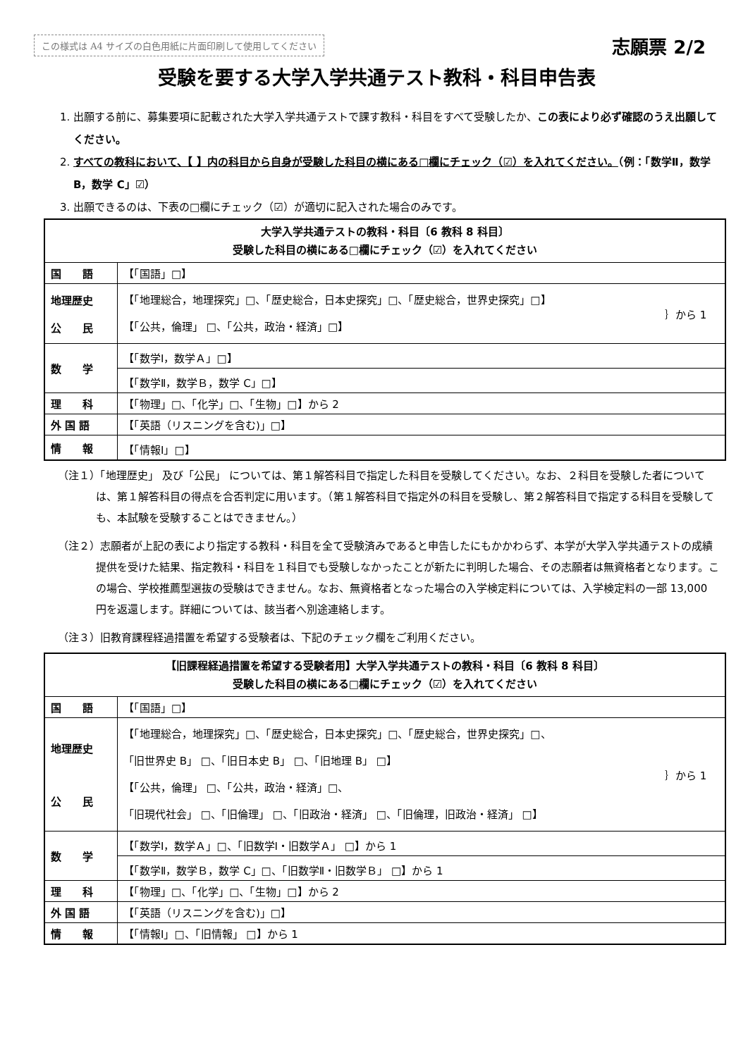この様式は A4 サイズの白色用紙に片面印刷して使用してください 志願票 2/2
受験を要する大学入学共通テスト教科・科目申告表
1. 出願する前に、募集要項に記載された大学入学共通テストで課す教科・科目をすべて受験したか、この表により必ず確認のうえ出願してください。
2. すべての教科において、【 】内の科目から自身が受験した科目の横にある□欄にチェック（☑）を入れてください。（例：「数学Ⅱ，数学 B，数学 C」☑）
3. 出願できるのは、下表の□欄にチェック（☑）が適切に記入された場合のみです。
| 大学入学共通テストの教科・科目〔6 教科 8 科目〕 受験した科目の横にある□欄にチェック（☑）を入れてください | | |
| --- | --- | --- |
| 国 語 | 【「国語」□】 | |
| 地理歴史 公 民 | 【「地理総合，地理探究」□、「歴史総合，日本史探究」□、「歴史総合，世界史探究」□】 【「公共，倫理」 □、「公共，政治・経済」□】 | ｝から 1 |
| 数 学 | 【「数学Ⅰ，数学Ａ」□】 | |
| | 【「数学Ⅱ，数学Ｂ，数学 C」□】 | |
| 理 科 | 【「物理」□、「化学」□、「生物」□】から 2 | |
| 外 国 語 | 【「英語（リスニングを含む)」□】 | |
| 情 報 | 【「情報Ⅰ」□】 | |
（注１）「地理歴史」 及び「公民」 については、第１解答科目で指定した科目を受験してください。なお、２科目を受験した者については、第１解答科目の得点を合否判定に用います。（第１解答科目で指定外の科目を受験し、第２解答科目で指定する科目を受験しても、本試験を受験することはできません。）
（注２）志願者が上記の表により指定する教科・科目を全て受験済みであると申告したにもかかわらず、本学が大学入学共通テストの成績提供を受けた結果、指定教科・科目を１科目でも受験しなかったことが新たに判明した場合、その志願者は無資格者となります。この場合、学校推薦型選抜の受験はできません。なお、無資格者となった場合の入学検定料については、入学検定料の一部 13,000 円を返還します。詳細については、該当者へ別途連絡します。
（注３）旧教育課程経過措置を希望する受験者は、下記のチェック欄をご利用ください。
| 【旧課程経過措置を希望する受験者用】大学入学共通テストの教科・科目〔6 教科 8 科目〕 受験した科目の横にある□欄にチェック（☑）を入れてください | | |
| --- | --- | --- |
| 国 語 | 【「国語」□】 | |
| 地理歴史 公 民 | 【「地理総合，地理探究」□、「歴史総合，日本史探究」□、「歴史総合，世界史探究」□、 「旧世界史 B」 □、「旧日本史 B」 □、「旧地理 B」 □】 【「公共，倫理」 □、「公共，政治・経済」□、 「旧現代社会」 □、「旧倫理」 □、「旧政治・経済」 □、「旧倫理，旧政治・経済」 □】 | ｝から 1 |
| 数 学 | 【「数学Ⅰ，数学Ａ」□、「旧数学Ⅰ・旧数学Ａ」 □】から 1 | |
| | 【「数学Ⅱ，数学Ｂ，数学 C」□、「旧数学Ⅱ・旧数学Ｂ」 □】から 1 | |
| 理 科 | 【「物理」□、「化学」□、「生物」□】から 2 | |
| 外 国 語 | 【「英語（リスニングを含む)」□】 | |
| 情 報 | 【「情報Ⅰ」□、「旧情報」 □】から 1 | |